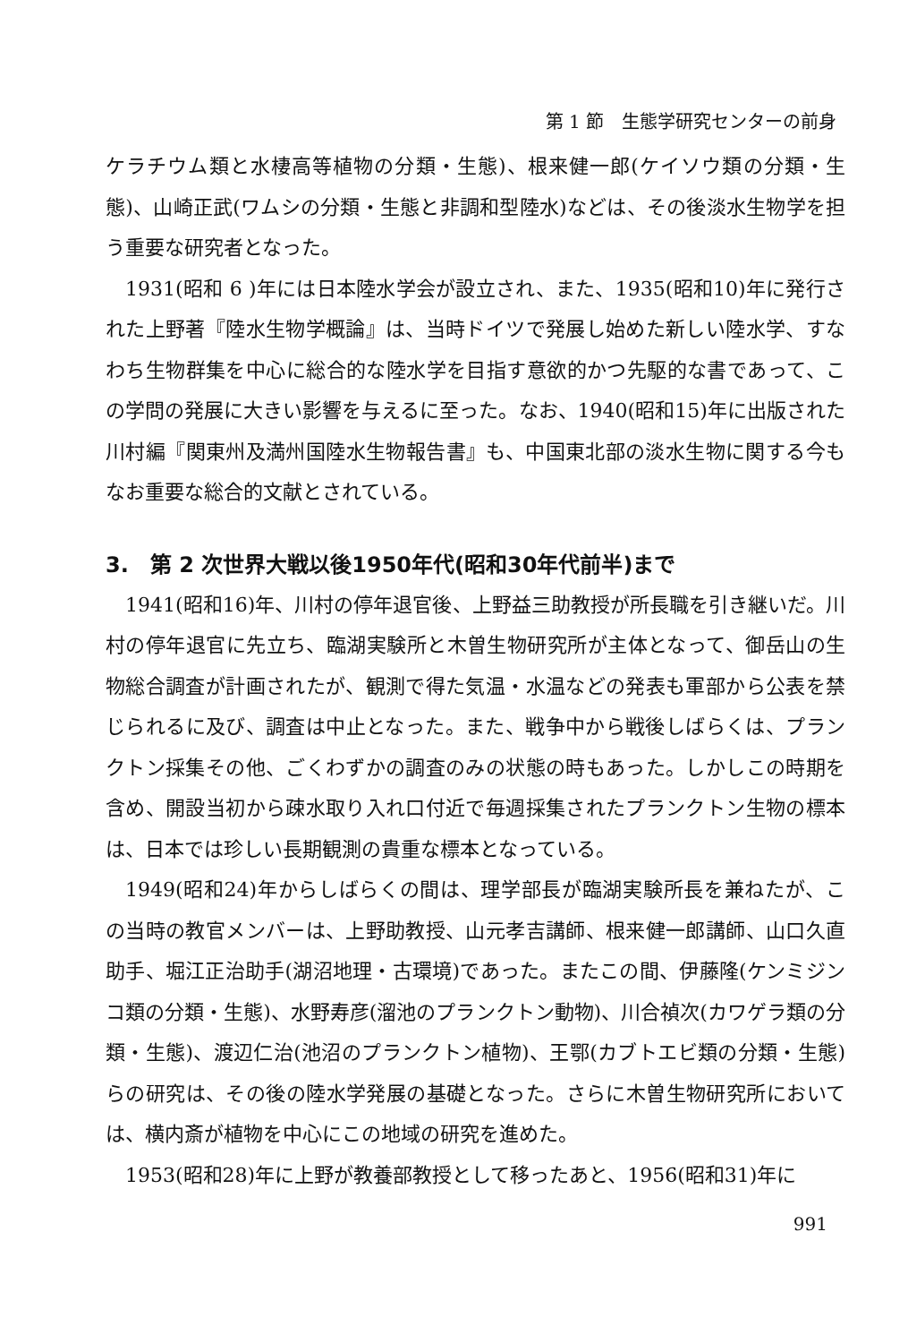第 1 節　生態学研究センターの前身
ケラチウム類と水棲高等植物の分類・生態)、根来健一郎(ケイソウ類の分類・生態)、山崎正武(ワムシの分類・生態と非調和型陸水)などは、その後淡水生物学を担う重要な研究者となった。
1931(昭和 6 )年には日本陸水学会が設立され、また、1935(昭和10)年に発行された上野著『陸水生物学概論』は、当時ドイツで発展し始めた新しい陸水学、すなわち生物群集を中心に総合的な陸水学を目指す意欲的かつ先駆的な書であって、この学問の発展に大きい影響を与えるに至った。なお、1940(昭和15)年に出版された川村編『関東州及満州国陸水生物報告書』も、中国東北部の淡水生物に関する今もなお重要な総合的文献とされている。
3.　第 2 次世界大戦以後1950年代(昭和30年代前半)まで
1941(昭和16)年、川村の停年退官後、上野益三助教授が所長職を引き継いだ。川村の停年退官に先立ち、臨湖実験所と木曽生物研究所が主体となって、御岳山の生物総合調査が計画されたが、観測で得た気温・水温などの発表も軍部から公表を禁じられるに及び、調査は中止となった。また、戦争中から戦後しばらくは、プランクトン採集その他、ごくわずかの調査のみの状態の時もあった。しかしこの時期を含め、開設当初から疎水取り入れ口付近で毎週採集されたプランクトン生物の標本は、日本では珍しい長期観測の貴重な標本となっている。
1949(昭和24)年からしばらくの間は、理学部長が臨湖実験所長を兼ねたが、この当時の教官メンバーは、上野助教授、山元孝吉講師、根来健一郎講師、山口久直助手、堀江正治助手(湖沼地理・古環境)であった。またこの間、伊藤隆(ケンミジンコ類の分類・生態)、水野寿彦(溜池のプランクトン動物)、川合禎次(カワゲラ類の分類・生態)、渡辺仁治(池沼のプランクトン植物)、王鄂(カブトエビ類の分類・生態)らの研究は、その後の陸水学発展の基礎となった。さらに木曽生物研究所においては、横内斎が植物を中心にこの地域の研究を進めた。
1953(昭和28)年に上野が教養部教授として移ったあと、1956(昭和31)年に
991